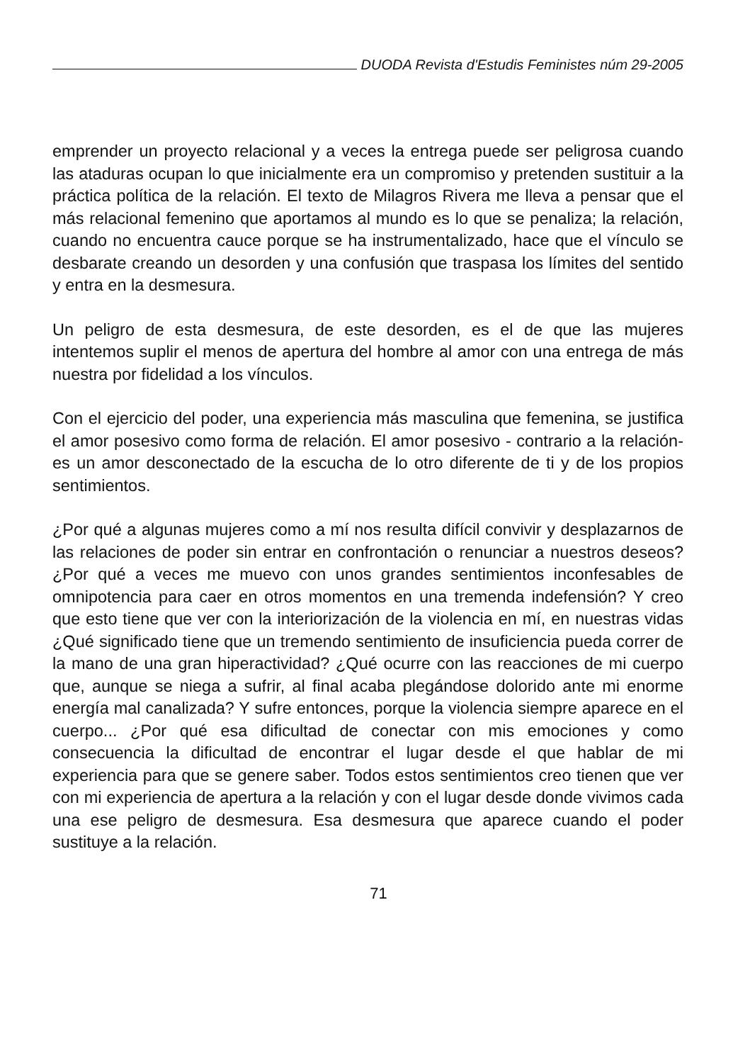DUODA Revista d'Estudis Feministes núm 29-2005
emprender un proyecto relacional y a veces la entrega puede ser peligrosa cuando las ataduras ocupan lo que inicialmente era un compromiso y pretenden sustituir a la práctica política de la relación. El texto de Milagros Rivera me lleva a pensar que el más relacional femenino que aportamos al mundo es lo que se penaliza; la relación, cuando no encuentra cauce porque se ha instrumentalizado, hace que el vínculo se desbarate creando un desorden y una confusión que traspasa los límites del sentido y entra en la desmesura.
Un peligro de esta desmesura, de este desorden, es el de que las mujeres intentemos suplir el menos de apertura del hombre al amor con una entrega de más nuestra por fidelidad a los vínculos.
Con el ejercicio del poder, una experiencia más masculina que femenina, se justifica el amor posesivo como forma de relación. El amor posesivo - contrario a la relación- es un amor desconectado de la escucha de lo otro diferente de ti y de los propios sentimientos.
¿Por qué a algunas mujeres como a mí nos resulta difícil convivir y desplazarnos de las relaciones de poder sin entrar en confrontación o renunciar a nuestros deseos? ¿Por qué a veces me muevo con unos grandes sentimientos inconfesables de omnipotencia para caer en otros momentos en una tremenda indefensión? Y creo que esto tiene que ver con la interiorización de la violencia en mí, en nuestras vidas ¿Qué significado tiene que un tremendo sentimiento de insuficiencia pueda correr de la mano de una gran hiperactividad? ¿Qué ocurre con las reacciones de mi cuerpo que, aunque se niega a sufrir, al final acaba plegándose dolorido ante mi enorme energía mal canalizada? Y sufre entonces, porque la violencia siempre aparece en el cuerpo... ¿Por qué esa dificultad de conectar con mis emociones y como consecuencia la dificultad de encontrar el lugar desde el que hablar de mi experiencia para que se genere saber. Todos estos sentimientos creo tienen que ver con mi experiencia de apertura a la relación y con el lugar desde donde vivimos cada una ese peligro de desmesura. Esa desmesura que aparece cuando el poder sustituye a la relación.
71